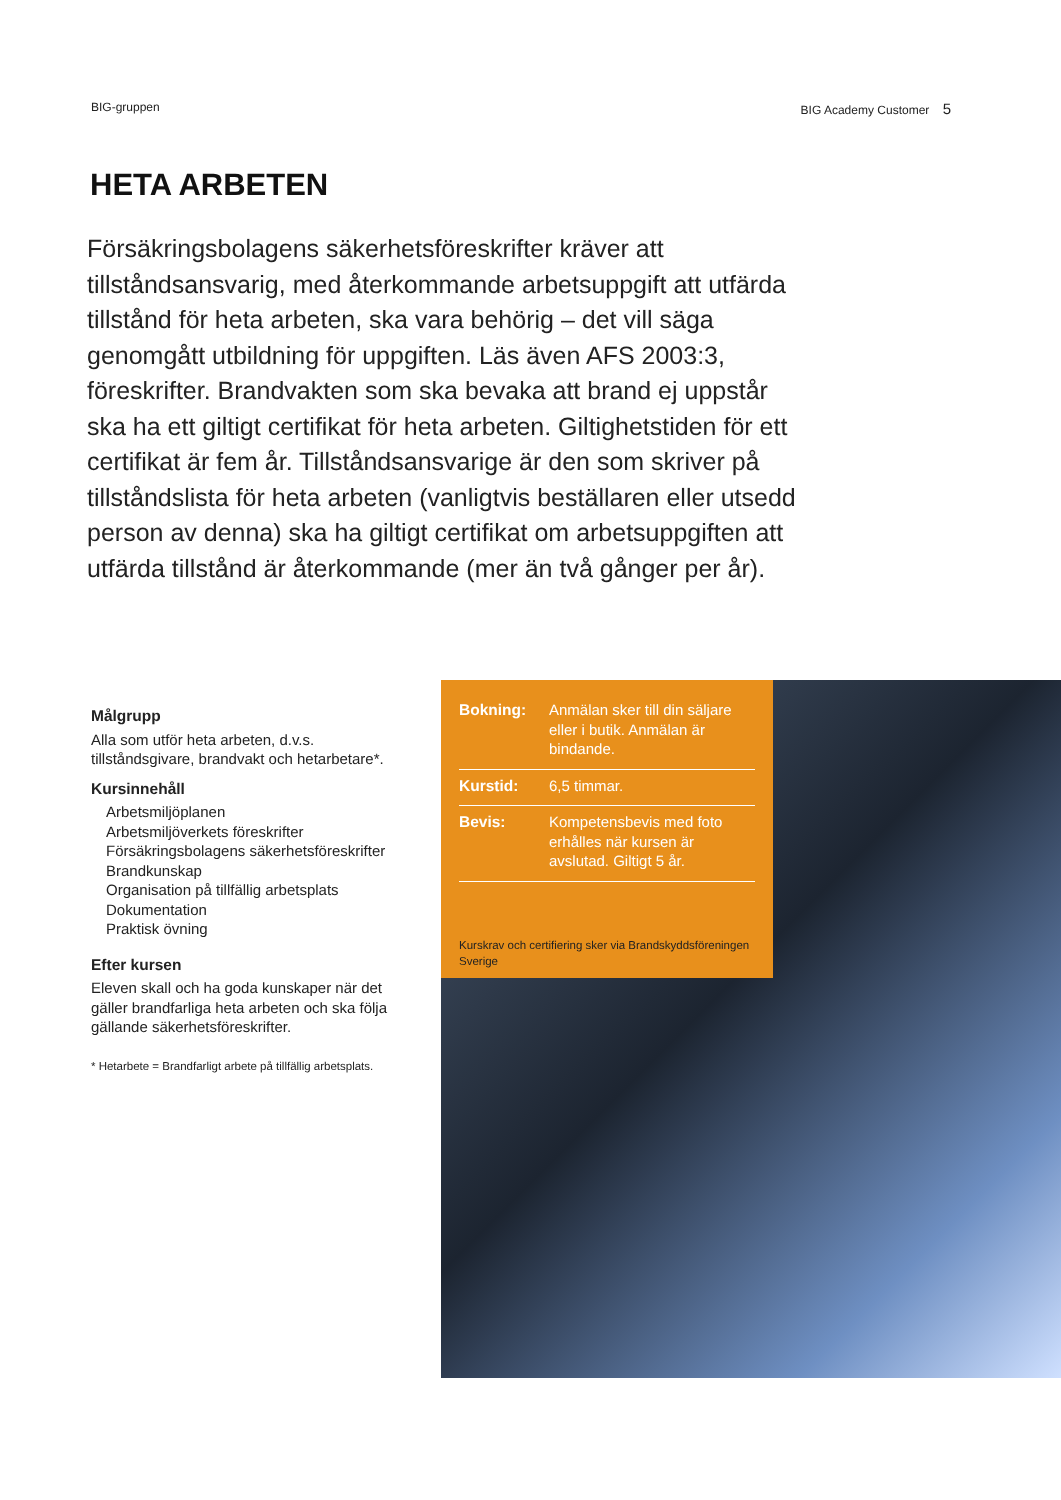BIG-gruppen BIG Academy Customer 5
HETA ARBETEN
Försäkringsbolagens säkerhetsföreskrifter kräver att tillståndsansvarig, med återkommande arbetsuppgift att utfärda tillstånd för heta arbeten, ska vara behörig – det vill säga genomgått utbildning för uppgiften. Läs även AFS 2003:3, föreskrifter. Brandvakten som ska bevaka att brand ej uppstår ska ha ett giltigt certifikat för heta arbeten. Giltighetstiden för ett certifikat är fem år. Tillståndsansvarige är den som skriver på tillståndslista för heta arbeten (vanligtvis beställaren eller utsedd person av denna) ska ha giltigt certifikat om arbetsuppgiften att utfärda tillstånd är återkommande (mer än två gånger per år).
Målgrupp
Alla som utför heta arbeten, d.v.s. tillståndsgivare, brandvakt och hetarbetare*.
Kursinnehåll
Arbetsmiljöplanen
Arbetsmiljöverkets föreskrifter
Försäkringsbolagens säkerhetsföreskrifter
Brandkunskap
Organisation på tillfällig arbetsplats
Dokumentation
Praktisk övning
Efter kursen
Eleven skall och ha goda kunskaper när det gäller brandfarliga heta arbeten och ska följa gällande säkerhetsföreskrifter.
* Hetarbete = Brandfarligt arbete på tillfällig arbetsplats.
Bokning: Anmälan sker till din säljare eller i butik. Anmälan är bindande.
Kurstid: 6,5 timmar.
Bevis: Kompetensbevis med foto erhålles när kursen är avslutad. Giltigt 5 år.
Kurskrav och certifiering sker via Brandskyddsföreningen Sverige